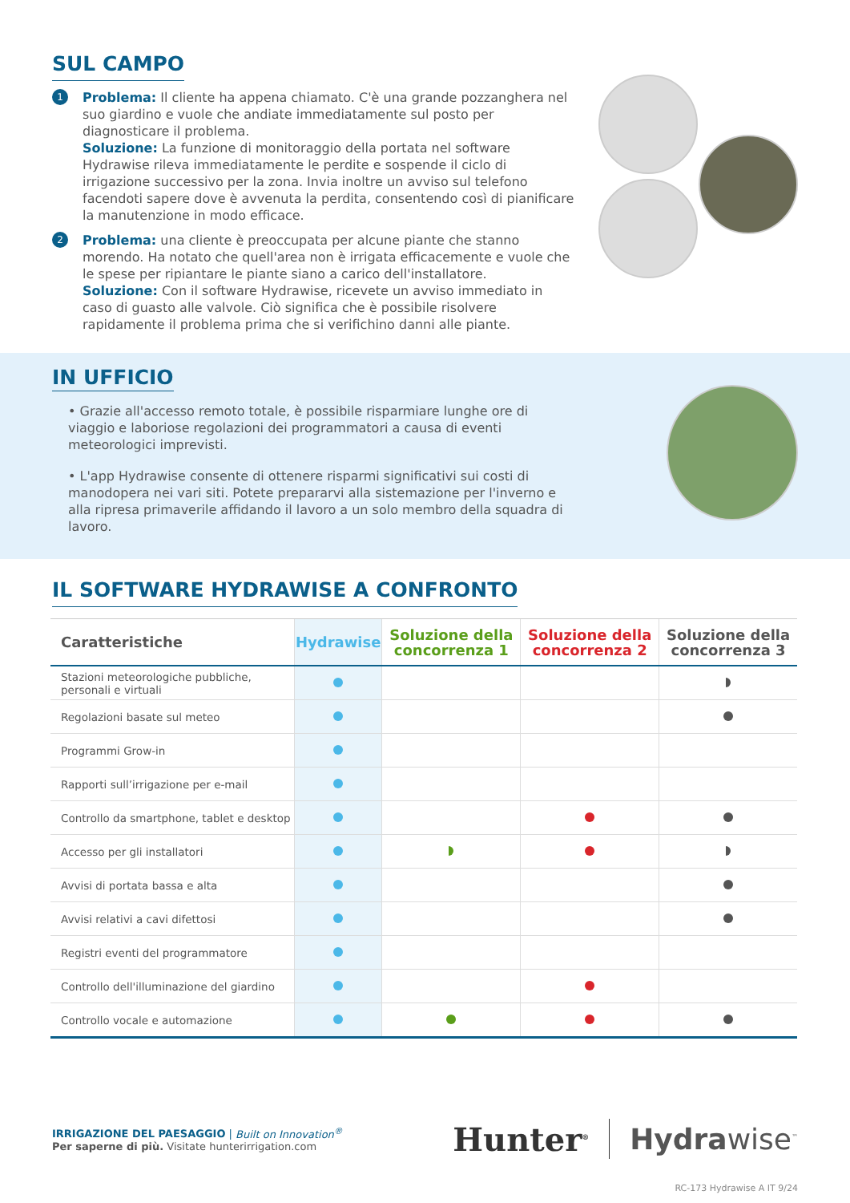SUL CAMPO
1
Problema: Il cliente ha appena chiamato. C'è una grande pozzanghera nel suo giardino e vuole che andiate immediatamente sul posto per diagnosticare il problema.
Soluzione: La funzione di monitoraggio della portata nel software Hydrawise rileva immediatamente le perdite e sospende il ciclo di irrigazione successivo per la zona. Invia inoltre un avviso sul telefono facendoti sapere dove è avvenuta la perdita, consentendo così di pianificare la manutenzione in modo efficace.
2
Problema: una cliente è preoccupata per alcune piante che stanno morendo. Ha notato che quell'area non è irrigata efficacemente e vuole che le spese per ripiantare le piante siano a carico dell'installatore.
Soluzione: Con il software Hydrawise, ricevete un avviso immediato in caso di guasto alle valvole. Ciò significa che è possibile risolvere rapidamente il problema prima che si verifichino danni alle piante.
IN UFFICIO
• Grazie all'accesso remoto totale, è possibile risparmiare lunghe ore di viaggio e laboriose regolazioni dei programmatori a causa di eventi meteorologici imprevisti.
• L'app Hydrawise consente di ottenere risparmi significativi sui costi di manodopera nei vari siti. Potete prepararvi alla sistemazione per l'inverno e alla ripresa primaverile affidando il lavoro a un solo membro della squadra di lavoro.
IL SOFTWARE HYDRAWISE A CONFRONTO
| Caratteristiche | Hydrawise | Soluzione della concorrenza 1 | Soluzione della concorrenza 2 | Soluzione della concorrenza 3 |
| --- | --- | --- | --- | --- |
| Stazioni meteorologiche pubbliche, personali e virtuali | | | | |
| Regolazioni basate sul meteo | | | | |
| Programmi Grow-in | | | | |
| Rapporti sull’irrigazione per e-mail | | | | |
| Controllo da smartphone, tablet e desktop | | | | |
| Accesso per gli installatori | | | | |
| Avvisi di portata bassa e alta | | | | |
| Avvisi relativi a cavi difettosi | | | | |
| Registri eventi del programmatore | | | | |
| Controllo dell'illuminazione del giardino | | | | |
| Controllo vocale e automazione | | | | |
IRRIGAZIONE DEL PAESAGGIO | Built on Innovation<sup>®</sup>
Per saperne di più. Visitate hunterirrigation.com
Hunter<sup>®</sup>
Hydrawise<sup>™</sup>
RC-173 Hydrawise A IT 9/24